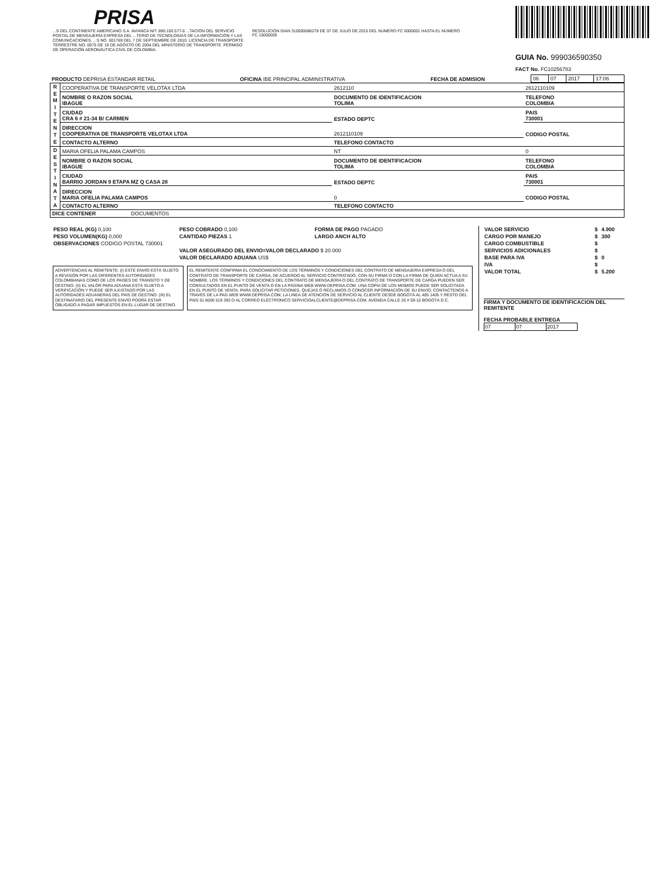PRISA
...S DEL CONTINENTE AMERICANO S.A. AVIANCA NIT: 890.100.577-6 ...TACIÓN DEL SERVICIO POSTAL DE MENSAJERÍA EXPRESA DEL ...TERIO DE TECNOLOGÍAS DE LA INFORMACIÓN Y LAS COMUNICACIONES. ...S NO. 001769 DEL 7 DE SEPTIEMBRE DE 2010. LICENCIA DE TRANSPORTE TERRESTRE NO. 0075 DE 19 DE AGOSTO DE 2004 DEL MINISTERIO DE TRANSPORTE. PERMISO DE OPERACIÓN AERONÁUTICA CIVIL DE COLOMBIA.
RESOLUCIÓN DIAN 310000086278 DE 07 DE JULIO DE 2015 DEL NUMERO FC 6000001 HASTA EL NÚMERO FC 15000000
GUIA No. 999036590350
FACT No. FC10256783
| PRODUCTO DEPRISA ESTANDAR RETAIL | OFICINA IBE PRINCIPAL ADMINISTRATIVA | FECHA DE ADMISION | 06 | 07 | 2017 | 17:06 |
| R E M I T E N T E | COOPERATIVA DE TRANSPORTE VELOTAX LTDA | 2612110 | 2612110109 |
| | NOMBRE O RAZON SOCIAL IBAGUE | DOCUMENTO DE IDENTIFICACION TOLIMA | TELEFONO COLOMBIA |
| | CIUDAD CRA 6 # 21-34 B/ CARMEN | ESTADO DEPTC | PAIS 730001 |
| | DIRECCION COOPERATIVA DE TRANSPORTE VELOTAX LTDA | 2612110109 | CODIGO POSTAL |
| | CONTACTO ALTERNO | TELEFONO CONTACTO | |
| D E S T I N A T A | MARIA OFELIA PALAMA CAMPOS | NT | 0 |
| | NOMBRE O RAZON SOCIAL IBAGUE | DOCUMENTO DE IDENTIFICACION TOLIMA | TELEFONO COLOMBIA |
| | CIUDAD BARRIO JORDAN 9 ETAPA MZ Q CASA 28 | ESTADO DEPTC | PAIS 730001 |
| | DIRECCION MARIA OFELIA PALAMA CAMPOS | 0 | CODIGO POSTAL |
| | CONTACTO ALTERNO | TELEFONO CONTACTO | |
| DICE CONTENER DOCUMENTOS | | | |
| PESO REAL (KG) 0,100 | PESO COBRADO 0,100 | FORMA DE PAGO PAGADO |
| PESO VOLUMEN(KG) 0,000 | CANTIDAD PIEZAS 1 | LARGO ANCH ALTO |
| OBSERVACIONES CODIGO POSTAL 730001 | | |
| | VALOR ASEGURADO DEL ENVIO=VALOR DECLARADO $ 20.000 | |
| | VALOR DECLARADO ADUANA US$ | |
ADVERTENCIAS AL REMITENTE: (I) ESTE ENVÍO ESTÁ SUJETO A REVISIÓN POR LAS DIFERENTES AUTORIDADES COLOMBIANAS COMO DE LOS PAÍSES DE TRÁNSITO Y DE DESTINO. (II) EL VALOR PARA ADUANA ESTÁ SUJETO A VERIFICACIÓN Y PUEDE SER AJUSTADO POR LAS AUTORIDADES ADUANERAS DEL PAÍS DE DESTINO. (III) EL DESTINATARIO DEL PRESENTE ENVÍO PODRÁ ESTAR OBLIGADO A PAGAR IMPUESTOS EN EL LUGAR DE DESTINO.
EL REMITENTE CONFIRMA EL CONOCIMIENTO DE LOS TÉRMINOS Y CONDICIONES DEL CONTRATO DE MENSAJERÍA EXPRESA O DEL CONTRATO DE TRANSPORTE DE CARGA, DE ACUERDO AL SERVICIO CONTRATADO, CON SU FIRMA O CON LA FIRMA DE QUIEN ACTUA A SU NOMBRE. LOS TÉRMINOS Y CONDICIONES DEL CONTRATO DE MENSAJERÍA O DEL CONTRATO DE TRANSPORTE DE CARGA PUEDEN SER CONSULTADOS EN EL PUNTO DE VENTA O EN LA PÁGINA WEB WWW.DEPRISA.COM. UNA COPIA DE LOS MISMOS PUEDE SER SOLICITADA EN EL PUNTO DE VENTA. PARA SOLICITAR PETICIONES, QUEJAS O RECLAMOS O CONOCER INFORMACIÓN DE SU ENVÍO, CONTACTENOS A TRAVÉS DE LA PAG WEB WWW.DEPRISA.COM, LA LINEA DE ATENCIÓN DE SERVICIO AL CLIENTE DESDE BOGOTÁ AL 405 1405 Y RESTO DEL PAÍS 01 8000 519 393 O AL CORREO ELÉCTRONICO SERVICIOALCLIENTE@DEPRISA.COM. AVENIDA CALLE 26 # 59-15 BOGOTÁ D.C.
| VALOR SERVICIO | $ | 4.900 |
| CARGO POR MANEJO | $ | 300 |
| CARGO COMBUSTIBLE | $ | |
| SERVICIOS ADICIONALES | $ | |
| BASE PARA IVA | $ | 0 |
| IVA | $ | |
| VALOR TOTAL | $ | 5.200 |
FIRMA Y DOCUMENTO DE IDENTIFICACION DEL REMITENTE
FECHA PROBABLE ENTREGA
| 07 | 07 | 2017 |